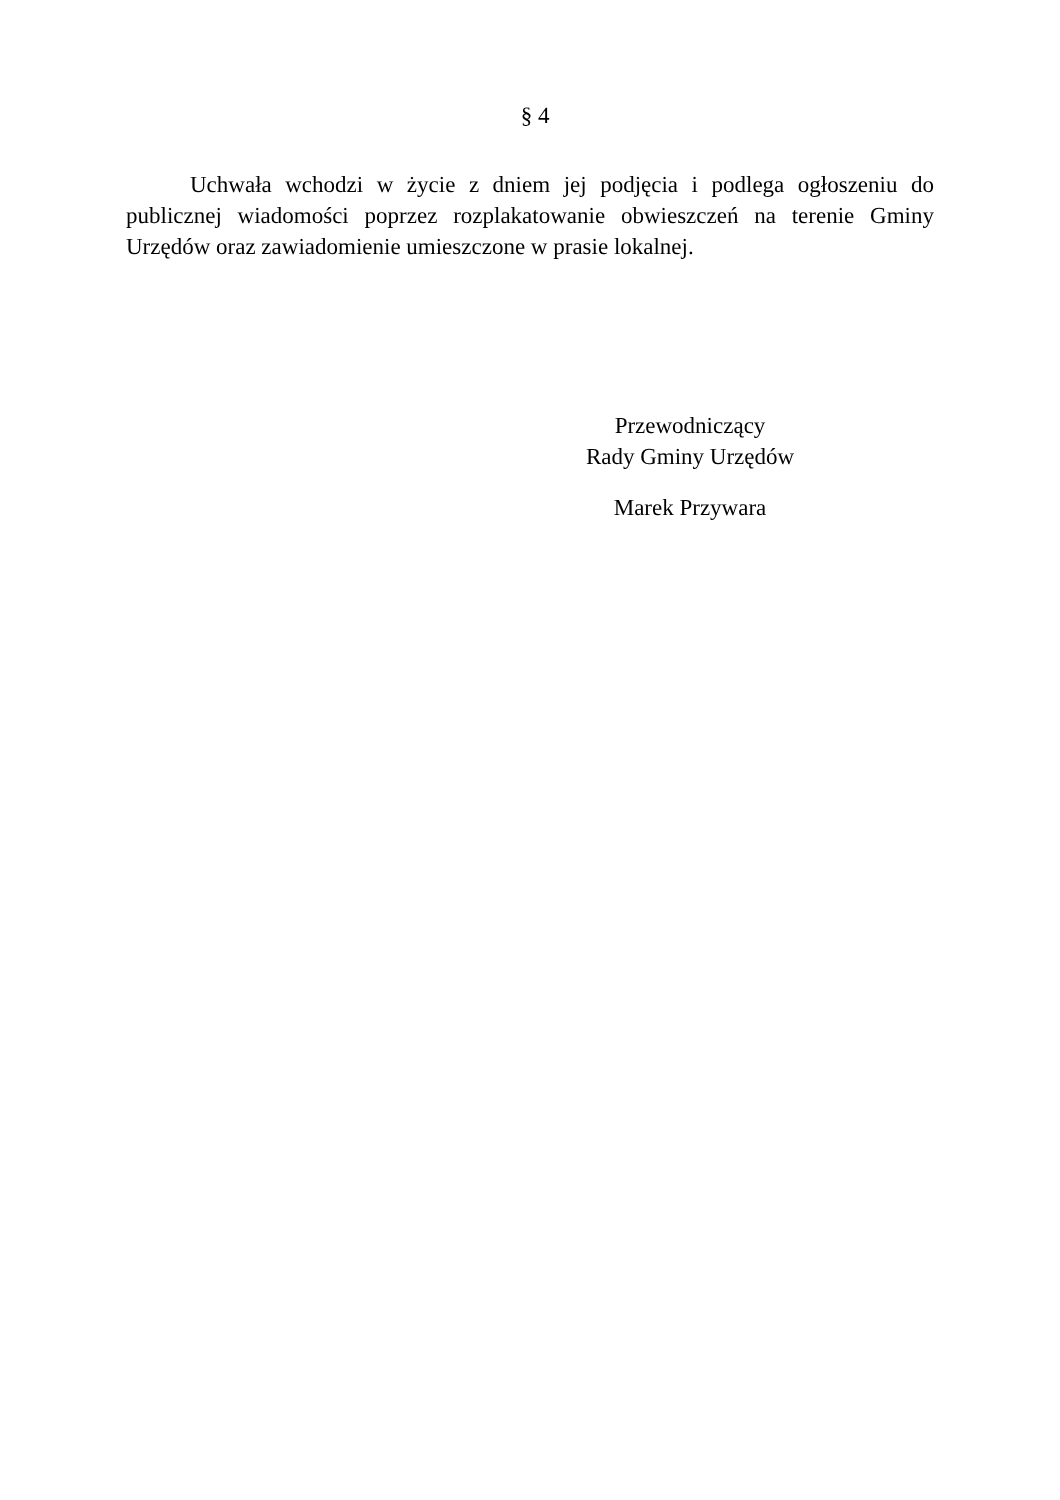§ 4
Uchwała wchodzi w życie z dniem jej podjęcia i podlega ogłoszeniu do publicznej wiadomości poprzez rozplakatowanie obwieszczeń na terenie Gminy Urzędów oraz zawiadomienie umieszczone w prasie lokalnej.
Przewodniczący
Rady Gminy Urzędów
Marek Przywara